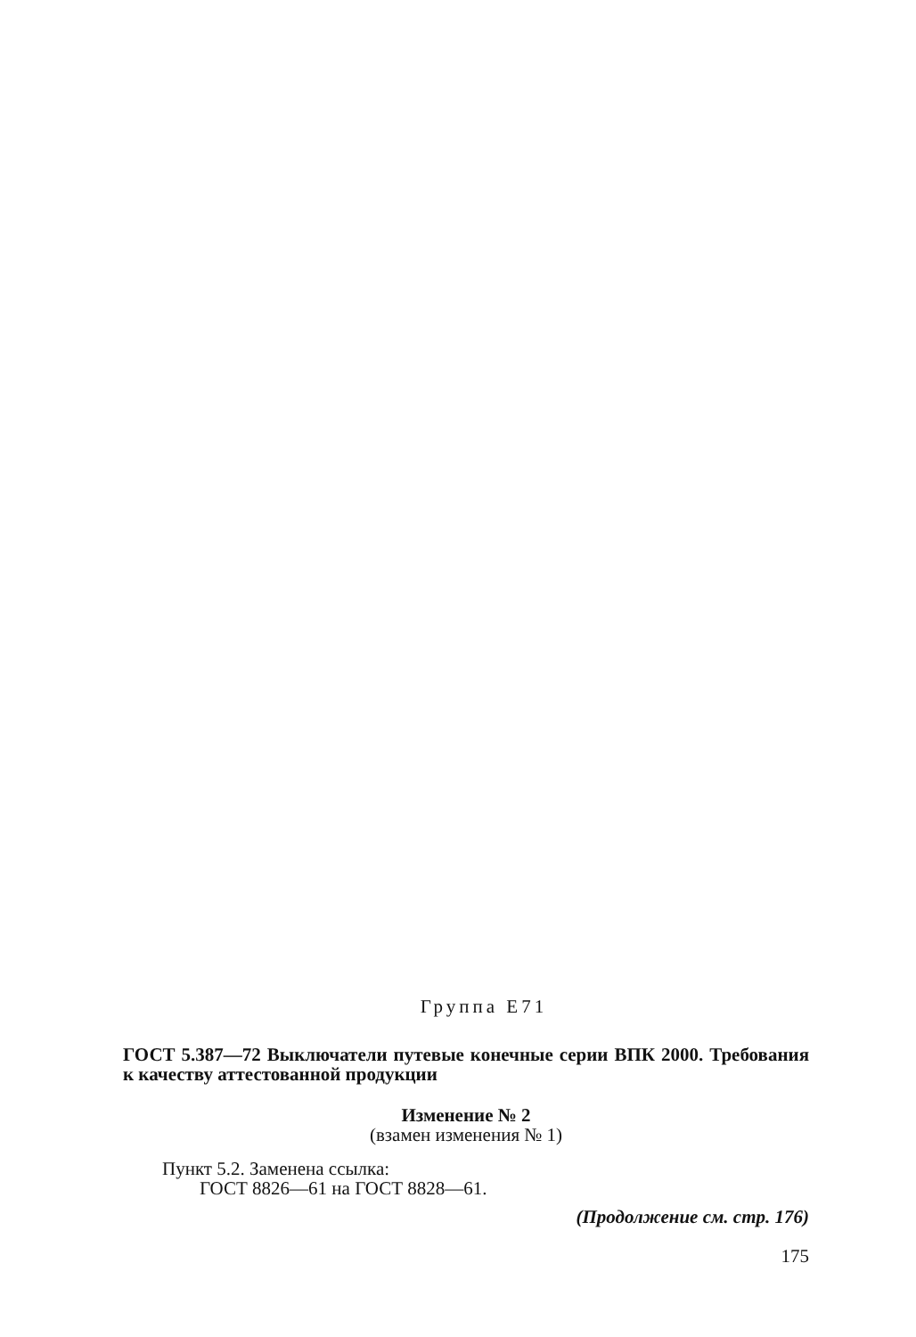Группа E71
ГОСТ 5.387—72 Выключатели путевые конечные серии ВПК 2000. Требования к качеству аттестованной продукции
Изменение № 2
(взамен изменения № 1)
Пункт 5.2. Заменена ссылка:
ГОСТ 8826—61 на ГОСТ 8828—61.
(Продолжение см. стр. 176)
175